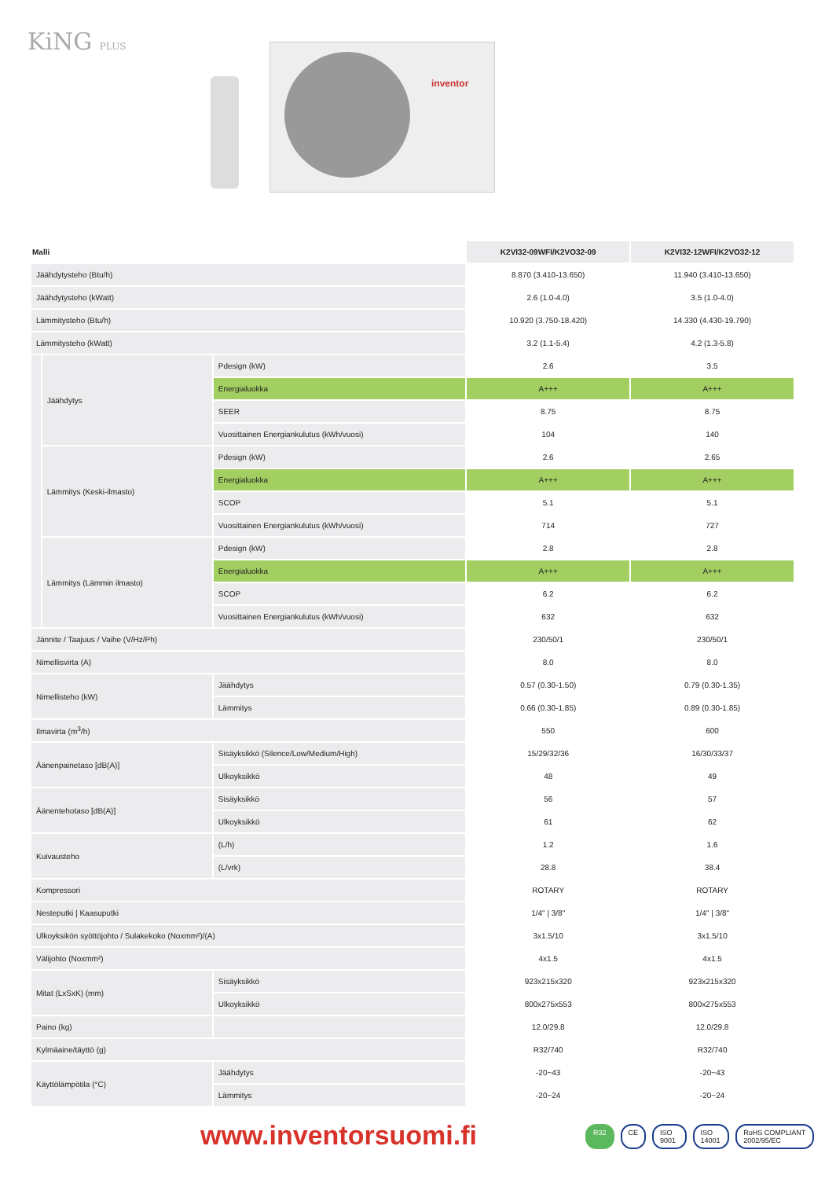KiNG PLUS inventor
| Malli | | | K2VI32-09WFI/K2VO32-09 | K2VI32-12WFI/K2VO32-12 |
| Jäähdytysteho (Btu/h) | | | 8.870 (3.410-13.650) | 11.940 (3.410-13.650) |
| Jäähdytysteho (kWatt) | | | 2.6 (1.0-4.0) | 3.5 (1.0-4.0) |
| Lämmitysteho (Btu/h) | | | 10.920 (3.750-18.420) | 14.330 (4.430-19.790) |
| Lämmitysteho (kWatt) | | | 3.2 (1.1-5.4) | 4.2 (1.3-5.8) |
| | Jäähdytys | Pdesign (kW) | 2.6 | 3.5 |
| | | Energialuokka | A+++ | A+++ |
| | | SEER | 8.75 | 8.75 |
| | | Vuosittainen Energiankulutus (kWh/vuosi) | 104 | 140 |
| | Lämmitys (Keski-ilmasto) | Pdesign (kW) | 2.6 | 2.65 |
| | | Energialuokka | A+++ | A+++ |
| | | SCOP | 5.1 | 5.1 |
| | | Vuosittainen Energiankulutus (kWh/vuosi) | 714 | 727 |
| | Lämmitys (Lämmin ilmasto) | Pdesign (kW) | 2.8 | 2.8 |
| | | Energialuokka | A+++ | A+++ |
| | | SCOP | 6.2 | 6.2 |
| | | Vuosittainen Energiankulutus (kWh/vuosi) | 632 | 632 |
| Jännite / Taajuus / Vaihe (V/Hz/Ph) | | | 230/50/1 | 230/50/1 |
| Nimellisvirta (A) | | | 8.0 | 8.0 |
| Nimellisteho (kW) | | Jäähdytys | 0.57 (0.30-1.50) | 0.79 (0.30-1.35) |
| | | Lämmitys | 0.66 (0.30-1.85) | 0.89 (0.30-1.85) |
| Ilmavirta (m<sup>3</sup>/h) | | | 550 | 600 |
| Äänenpainetaso [dB(A)] | | Sisäyksikkö (Silence/Low/Medium/High) | 15/29/32/36 | 16/30/33/37 |
| | | Ulkoyksikkö | 48 | 49 |
| Äänentehotaso [dB(A)] | | Sisäyksikkö | 56 | 57 |
| | | Ulkoyksikkö | 61 | 62 |
| Kuivausteho | | (L/h) | 1.2 | 1.6 |
| | | (L/vrk) | 28.8 | 38.4 |
| Kompressori | | | ROTARY | ROTARY |
| Nesteputki / Kaasuputki | | | 1/4" / 3/8" | 1/4" / 3/8" |
| Ulkoyksikön syöttöjohto / Sulakekoko (Noxmm²)/(A) | | | 3x1.5/10 | 3x1.5/10 |
| Välijohto (Noxmm²) | | | 4x1.5 | 4x1.5 |
| Mitat (LxSxK) (mm) | | Sisäyksikkö | 923x215x320 | 923x215x320 |
| | | Ulkoyksikkö | 800x275x553 | 800x275x553 |
| Paino (kg) | | | 12.0/29.8 | 12.0/29.8 |
| Kylmäaine/täyttö (g) | | | R32/740 | R32/740 |
| Käyttölämpötila (°C) | | Jäähdytys | -20~43 | -20~43 |
| | | Lämmitys | -20~24 | -20~24 |
www.inventorsuomi.fi
R32 CE ISO 9001 ISO 14001 RoHS COMPLIANT 2002/95/EC